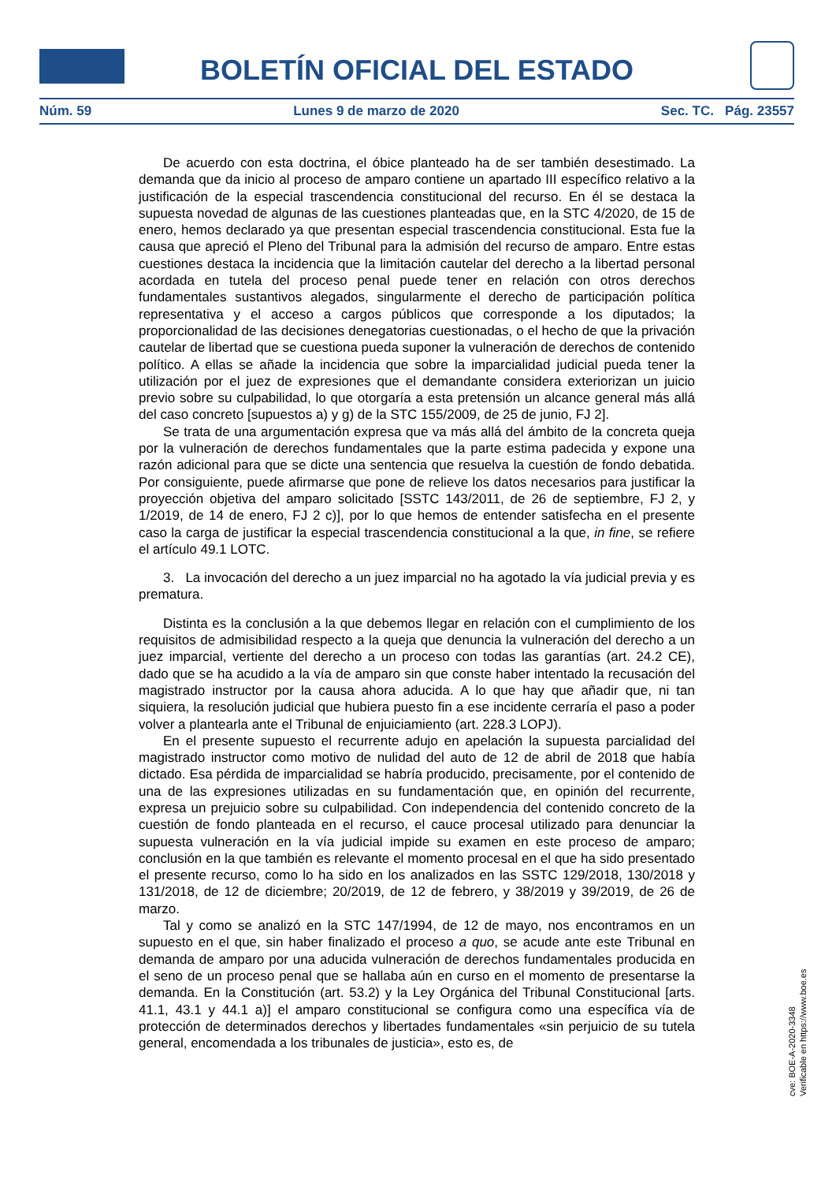BOLETÍN OFICIAL DEL ESTADO
Núm. 59 Lunes 9 de marzo de 2020 Sec. TC. Pág. 23557
De acuerdo con esta doctrina, el óbice planteado ha de ser también desestimado. La demanda que da inicio al proceso de amparo contiene un apartado III específico relativo a la justificación de la especial trascendencia constitucional del recurso. En él se destaca la supuesta novedad de algunas de las cuestiones planteadas que, en la STC 4/2020, de 15 de enero, hemos declarado ya que presentan especial trascendencia constitucional. Esta fue la causa que apreció el Pleno del Tribunal para la admisión del recurso de amparo. Entre estas cuestiones destaca la incidencia que la limitación cautelar del derecho a la libertad personal acordada en tutela del proceso penal puede tener en relación con otros derechos fundamentales sustantivos alegados, singularmente el derecho de participación política representativa y el acceso a cargos públicos que corresponde a los diputados; la proporcionalidad de las decisiones denegatorias cuestionadas, o el hecho de que la privación cautelar de libertad que se cuestiona pueda suponer la vulneración de derechos de contenido político. A ellas se añade la incidencia que sobre la imparcialidad judicial pueda tener la utilización por el juez de expresiones que el demandante considera exteriorizan un juicio previo sobre su culpabilidad, lo que otorgaría a esta pretensión un alcance general más allá del caso concreto [supuestos a) y g) de la STC 155/2009, de 25 de junio, FJ 2].
Se trata de una argumentación expresa que va más allá del ámbito de la concreta queja por la vulneración de derechos fundamentales que la parte estima padecida y expone una razón adicional para que se dicte una sentencia que resuelva la cuestión de fondo debatida. Por consiguiente, puede afirmarse que pone de relieve los datos necesarios para justificar la proyección objetiva del amparo solicitado [SSTC 143/2011, de 26 de septiembre, FJ 2, y 1/2019, de 14 de enero, FJ 2 c)], por lo que hemos de entender satisfecha en el presente caso la carga de justificar la especial trascendencia constitucional a la que, in fine, se refiere el artículo 49.1 LOTC.
3. La invocación del derecho a un juez imparcial no ha agotado la vía judicial previa y es prematura.
Distinta es la conclusión a la que debemos llegar en relación con el cumplimiento de los requisitos de admisibilidad respecto a la queja que denuncia la vulneración del derecho a un juez imparcial, vertiente del derecho a un proceso con todas las garantías (art. 24.2 CE), dado que se ha acudido a la vía de amparo sin que conste haber intentado la recusación del magistrado instructor por la causa ahora aducida. A lo que hay que añadir que, ni tan siquiera, la resolución judicial que hubiera puesto fin a ese incidente cerraría el paso a poder volver a plantearla ante el Tribunal de enjuiciamiento (art. 228.3 LOPJ).
En el presente supuesto el recurrente adujo en apelación la supuesta parcialidad del magistrado instructor como motivo de nulidad del auto de 12 de abril de 2018 que había dictado. Esa pérdida de imparcialidad se habría producido, precisamente, por el contenido de una de las expresiones utilizadas en su fundamentación que, en opinión del recurrente, expresa un prejuicio sobre su culpabilidad. Con independencia del contenido concreto de la cuestión de fondo planteada en el recurso, el cauce procesal utilizado para denunciar la supuesta vulneración en la vía judicial impide su examen en este proceso de amparo; conclusión en la que también es relevante el momento procesal en el que ha sido presentado el presente recurso, como lo ha sido en los analizados en las SSTC 129/2018, 130/2018 y 131/2018, de 12 de diciembre; 20/2019, de 12 de febrero, y 38/2019 y 39/2019, de 26 de marzo.
Tal y como se analizó en la STC 147/1994, de 12 de mayo, nos encontramos en un supuesto en el que, sin haber finalizado el proceso a quo, se acude ante este Tribunal en demanda de amparo por una aducida vulneración de derechos fundamentales producida en el seno de un proceso penal que se hallaba aún en curso en el momento de presentarse la demanda. En la Constitución (art. 53.2) y la Ley Orgánica del Tribunal Constitucional [arts. 41.1, 43.1 y 44.1 a)] el amparo constitucional se configura como una específica vía de protección de determinados derechos y libertades fundamentales «sin perjuicio de su tutela general, encomendada a los tribunales de justicia», esto es, de
cve: BOE-A-2020-3348
Verificable en https://www.boe.es